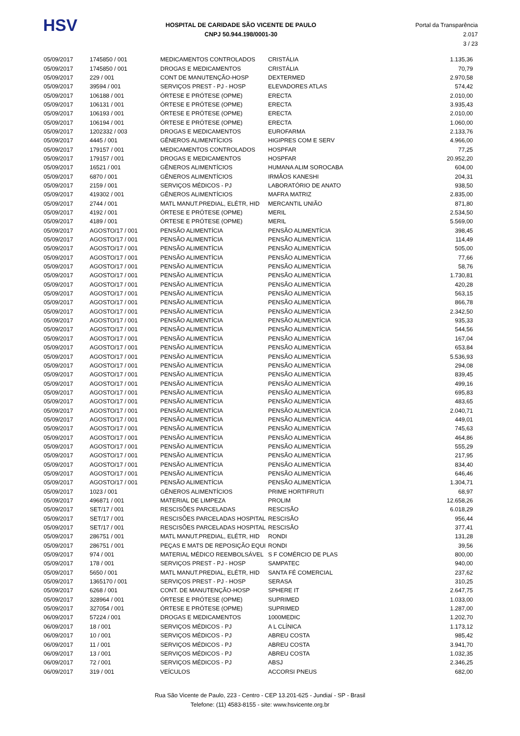HSV
HOSPITAL DE CARIDADE SÃO VICENTE DE PAULO
CNPJ 50.944.198/0001-30
Portal da Transparência 2.017
3 / 23
| 05/09/2017 | 1745850 / 001 | MEDICAMENTOS CONTROLADOS | CRISTÁLIA | 1.135,36 |
| 05/09/2017 | 1745850 / 001 | DROGAS E MEDICAMENTOS | CRISTÁLIA | 70,79 |
| 05/09/2017 | 229 / 001 | CONT DE MANUTENÇÃO-HOSP | DEXTERMED | 2.970,58 |
| 05/09/2017 | 39594 / 001 | SERVIÇOS PREST - PJ - HOSP | ELEVADORES ATLAS | 574,42 |
| 05/09/2017 | 106188 / 001 | ÓRTESE E PRÓTESE (OPME) | ERECTA | 2.010,00 |
| 05/09/2017 | 106131 / 001 | ÓRTESE E PRÓTESE (OPME) | ERECTA | 3.935,43 |
| 05/09/2017 | 106193 / 001 | ÓRTESE E PRÓTESE (OPME) | ERECTA | 2.010,00 |
| 05/09/2017 | 106194 / 001 | ÓRTESE E PRÓTESE (OPME) | ERECTA | 1.060,00 |
| 05/09/2017 | 1202332 / 003 | DROGAS E MEDICAMENTOS | EUROFARMA | 2.133,76 |
| 05/09/2017 | 4445 / 001 | GÊNEROS ALIMENTÍCIOS | HIGIPRES COM E SERV | 4.966,00 |
| 05/09/2017 | 179157 / 001 | MEDICAMENTOS CONTROLADOS | HOSPFAR | 77,25 |
| 05/09/2017 | 179157 / 001 | DROGAS E MEDICAMENTOS | HOSPFAR | 20.952,20 |
| 05/09/2017 | 16521 / 001 | GÊNEROS ALIMENTÍCIOS | HUMANA ALIM SOROCABA | 604,00 |
| 05/09/2017 | 6870 / 001 | GÊNEROS ALIMENTÍCIOS | IRMÃOS KANESHI | 204,31 |
| 05/09/2017 | 2159 / 001 | SERVIÇOS MÉDICOS - PJ | LABORATÓRIO DE ANATO | 938,50 |
| 05/09/2017 | 419302 / 001 | GÊNEROS ALIMENTÍCIOS | MAFRA MATRIZ | 2.835,00 |
| 05/09/2017 | 2744 / 001 | MATL MANUT.PREDIAL, ELÉTR, HID | MERCANTIL UNIÃO | 871,80 |
| 05/09/2017 | 4192 / 001 | ÓRTESE E PRÓTESE (OPME) | MERIL | 2.534,50 |
| 05/09/2017 | 4189 / 001 | ÓRTESE E PRÓTESE (OPME) | MERIL | 5.569,00 |
| 05/09/2017 | AGOSTO/17 / 001 | PENSÃO ALIMENTÍCIA | PENSÃO ALIMENTÍCIA | 398,45 |
| 05/09/2017 | AGOSTO/17 / 001 | PENSÃO ALIMENTÍCIA | PENSÃO ALIMENTÍCIA | 114,49 |
| 05/09/2017 | AGOSTO/17 / 001 | PENSÃO ALIMENTÍCIA | PENSÃO ALIMENTÍCIA | 505,00 |
| 05/09/2017 | AGOSTO/17 / 001 | PENSÃO ALIMENTÍCIA | PENSÃO ALIMENTÍCIA | 77,66 |
| 05/09/2017 | AGOSTO/17 / 001 | PENSÃO ALIMENTÍCIA | PENSÃO ALIMENTÍCIA | 58,76 |
| 05/09/2017 | AGOSTO/17 / 001 | PENSÃO ALIMENTÍCIA | PENSÃO ALIMENTÍCIA | 1.730,81 |
| 05/09/2017 | AGOSTO/17 / 001 | PENSÃO ALIMENTÍCIA | PENSÃO ALIMENTÍCIA | 420,28 |
| 05/09/2017 | AGOSTO/17 / 001 | PENSÃO ALIMENTÍCIA | PENSÃO ALIMENTÍCIA | 563,15 |
| 05/09/2017 | AGOSTO/17 / 001 | PENSÃO ALIMENTÍCIA | PENSÃO ALIMENTÍCIA | 866,78 |
| 05/09/2017 | AGOSTO/17 / 001 | PENSÃO ALIMENTÍCIA | PENSÃO ALIMENTÍCIA | 2.342,50 |
| 05/09/2017 | AGOSTO/17 / 001 | PENSÃO ALIMENTÍCIA | PENSÃO ALIMENTÍCIA | 935,33 |
| 05/09/2017 | AGOSTO/17 / 001 | PENSÃO ALIMENTÍCIA | PENSÃO ALIMENTÍCIA | 544,56 |
| 05/09/2017 | AGOSTO/17 / 001 | PENSÃO ALIMENTÍCIA | PENSÃO ALIMENTÍCIA | 167,04 |
| 05/09/2017 | AGOSTO/17 / 001 | PENSÃO ALIMENTÍCIA | PENSÃO ALIMENTÍCIA | 653,84 |
| 05/09/2017 | AGOSTO/17 / 001 | PENSÃO ALIMENTÍCIA | PENSÃO ALIMENTÍCIA | 5.536,93 |
| 05/09/2017 | AGOSTO/17 / 001 | PENSÃO ALIMENTÍCIA | PENSÃO ALIMENTÍCIA | 294,08 |
| 05/09/2017 | AGOSTO/17 / 001 | PENSÃO ALIMENTÍCIA | PENSÃO ALIMENTÍCIA | 839,45 |
| 05/09/2017 | AGOSTO/17 / 001 | PENSÃO ALIMENTÍCIA | PENSÃO ALIMENTÍCIA | 499,16 |
| 05/09/2017 | AGOSTO/17 / 001 | PENSÃO ALIMENTÍCIA | PENSÃO ALIMENTÍCIA | 695,83 |
| 05/09/2017 | AGOSTO/17 / 001 | PENSÃO ALIMENTÍCIA | PENSÃO ALIMENTÍCIA | 483,65 |
| 05/09/2017 | AGOSTO/17 / 001 | PENSÃO ALIMENTÍCIA | PENSÃO ALIMENTÍCIA | 2.040,71 |
| 05/09/2017 | AGOSTO/17 / 001 | PENSÃO ALIMENTÍCIA | PENSÃO ALIMENTÍCIA | 449,01 |
| 05/09/2017 | AGOSTO/17 / 001 | PENSÃO ALIMENTÍCIA | PENSÃO ALIMENTÍCIA | 745,63 |
| 05/09/2017 | AGOSTO/17 / 001 | PENSÃO ALIMENTÍCIA | PENSÃO ALIMENTÍCIA | 464,86 |
| 05/09/2017 | AGOSTO/17 / 001 | PENSÃO ALIMENTÍCIA | PENSÃO ALIMENTÍCIA | 555,29 |
| 05/09/2017 | AGOSTO/17 / 001 | PENSÃO ALIMENTÍCIA | PENSÃO ALIMENTÍCIA | 217,95 |
| 05/09/2017 | AGOSTO/17 / 001 | PENSÃO ALIMENTÍCIA | PENSÃO ALIMENTÍCIA | 834,40 |
| 05/09/2017 | AGOSTO/17 / 001 | PENSÃO ALIMENTÍCIA | PENSÃO ALIMENTÍCIA | 646,46 |
| 05/09/2017 | AGOSTO/17 / 001 | PENSÃO ALIMENTÍCIA | PENSÃO ALIMENTÍCIA | 1.304,71 |
| 05/09/2017 | 1023 / 001 | GÊNEROS ALIMENTÍCIOS | PRIME HORTIFRUTI | 68,97 |
| 05/09/2017 | 496871 / 001 | MATERIAL DE LIMPEZA | PROLIM | 12.658,26 |
| 05/09/2017 | SET/17 / 001 | RESCISÕES PARCELADAS | RESCISÃO | 6.018,29 |
| 05/09/2017 | SET/17 / 001 | RESCISÕES PARCELADAS HOSPITAL | RESCISÃO | 956,44 |
| 05/09/2017 | SET/17 / 001 | RESCISÕES PARCELADAS HOSPITAL | RESCISÃO | 377,41 |
| 05/09/2017 | 286751 / 001 | MATL MANUT.PREDIAL, ELÉTR, HID | RONDI | 131,28 |
| 05/09/2017 | 286751 / 001 | PEÇAS E MATS DE REPOSIÇÃO EQUI | RONDI | 39,56 |
| 05/09/2017 | 974 / 001 | MATERIAL MÉDICO REEMBOLSÁVEL | S F COMÉRCIO DE PLAS | 800,00 |
| 05/09/2017 | 178 / 001 | SERVIÇOS PREST - PJ - HOSP | SAMPATEC | 940,00 |
| 05/09/2017 | 5650 / 001 | MATL MANUT.PREDIAL, ELÉTR, HID | SANTA FÉ COMERCIAL | 237,62 |
| 05/09/2017 | 1365170 / 001 | SERVIÇOS PREST - PJ - HOSP | SERASA | 310,25 |
| 05/09/2017 | 6268 / 001 | CONT. DE MANUTENÇÃO-HOSP | SPHERE IT | 2.647,75 |
| 05/09/2017 | 328964 / 001 | ÓRTESE E PRÓTESE (OPME) | SUPRIMED | 1.033,00 |
| 05/09/2017 | 327054 / 001 | ÓRTESE E PRÓTESE (OPME) | SUPRIMED | 1.287,00 |
| 06/09/2017 | 57224 / 001 | DROGAS E MEDICAMENTOS | 1000MEDIC | 1.202,70 |
| 06/09/2017 | 18 / 001 | SERVIÇOS MÉDICOS - PJ | A L CLÍNICA | 1.173,12 |
| 06/09/2017 | 10 / 001 | SERVIÇOS MÉDICOS - PJ | ABREU COSTA | 985,42 |
| 06/09/2017 | 11 / 001 | SERVIÇOS MÉDICOS - PJ | ABREU COSTA | 3.941,70 |
| 06/09/2017 | 13 / 001 | SERVIÇOS MÉDICOS - PJ | ABREU COSTA | 1.032,35 |
| 06/09/2017 | 72 / 001 | SERVIÇOS MÉDICOS - PJ | ABSJ | 2.346,25 |
| 06/09/2017 | 319 / 001 | VEÍCULOS | ACCORSI PNEUS | 682,00 |
Rua São Vicente de Paulo, 223 - Centro - CEP 13.201-625 - Jundiaí - SP - Brasil
Telefone: (11) 4583-8155 - site: www.hsvicente.org.br